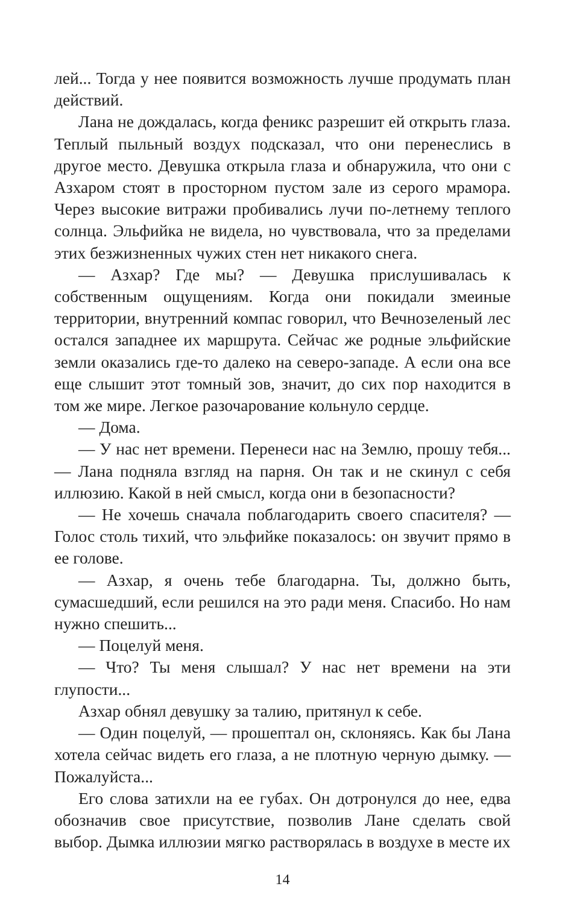лей... Тогда у нее появится возможность лучше продумать план действий.
Лана не дождалась, когда феникс разрешит ей открыть глаза. Теплый пыльный воздух подсказал, что они перенеслись в другое место. Девушка открыла глаза и обнаружила, что они с Азхаром стоят в просторном пустом зале из серого мрамора. Через высокие витражи пробивались лучи по-летнему теплого солнца. Эльфийка не видела, но чувствовала, что за пределами этих безжизненных чужих стен нет никакого снега.
— Азхар? Где мы? — Девушка прислушивалась к собственным ощущениям. Когда они покидали змеиные территории, внутренний компас говорил, что Вечнозеленый лес остался западнее их маршрута. Сейчас же родные эльфийские земли оказались где-то далеко на северо-западе. А если она все еще слышит этот томный зов, значит, до сих пор находится в том же мире. Легкое разочарование кольнуло сердце.
— Дома.
— У нас нет времени. Перенеси нас на Землю, прошу тебя... — Лана подняла взгляд на парня. Он так и не скинул с себя иллюзию. Какой в ней смысл, когда они в безопасности?
— Не хочешь сначала поблагодарить своего спасителя? — Голос столь тихий, что эльфийке показалось: он звучит прямо в ее голове.
— Азхар, я очень тебе благодарна. Ты, должно быть, сумасшедший, если решился на это ради меня. Спасибо. Но нам нужно спешить...
— Поцелуй меня.
— Что? Ты меня слышал? У нас нет времени на эти глупости...
Азхар обнял девушку за талию, притянул к себе.
— Один поцелуй, — прошептал он, склоняясь. Как бы Лана хотела сейчас видеть его глаза, а не плотную черную дымку. — Пожалуйста...
Его слова затихли на ее губах. Он дотронулся до нее, едва обозначив свое присутствие, позволив Лане сделать свой выбор. Дымка иллюзии мягко растворялась в воздухе в месте их
14